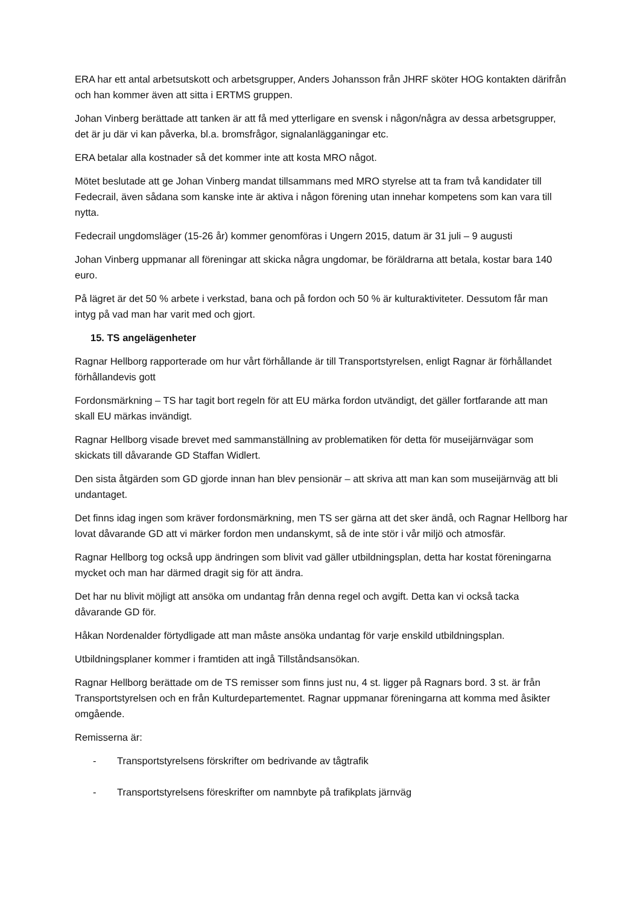ERA har ett antal arbetsutskott och arbetsgrupper, Anders Johansson från JHRF sköter HOG kontakten därifrån och han kommer även att sitta i ERTMS gruppen.
Johan Vinberg berättade att tanken är att få med ytterligare en svensk i någon/några av dessa arbetsgrupper, det är ju där vi kan påverka, bl.a. bromsfrågor, signalanlägganingar etc.
ERA betalar alla kostnader så det kommer inte att kosta MRO något.
Mötet beslutade att ge Johan Vinberg mandat tillsammans med MRO styrelse att ta fram två kandidater till Fedecrail, även sådana som kanske inte är aktiva i någon förening utan innehar kompetens som kan vara till nytta.
Fedecrail ungdomsläger (15-26 år) kommer genomföras i Ungern 2015, datum är 31 juli – 9 augusti
Johan Vinberg uppmanar all föreningar att skicka några ungdomar, be föräldrarna att betala, kostar bara 140 euro.
På lägret är det 50 % arbete i verkstad, bana och på fordon och 50 % är kulturaktiviteter. Dessutom får man intyg på vad man har varit med och gjort.
15. TS angelägenheter
Ragnar Hellborg rapporterade om hur vårt förhållande är till Transportstyrelsen, enligt Ragnar är förhållandet förhållandevis gott
Fordonsmärkning – TS har tagit bort regeln för att EU märka fordon utvändigt, det gäller fortfarande att man skall EU märkas invändigt.
Ragnar Hellborg visade brevet med sammanställning av problematiken för detta för museijärnvägar som skickats till dåvarande GD Staffan Widlert.
Den sista åtgärden som GD gjorde innan han blev pensionär – att skriva att man kan som museijärnväg att bli undantaget.
Det finns idag ingen som kräver fordonsmärkning, men TS ser gärna att det sker ändå, och Ragnar Hellborg har lovat dåvarande GD att vi märker fordon men undanskymt, så de inte stör i vår miljö och atmosfär.
Ragnar Hellborg tog också upp ändringen som blivit vad gäller utbildningsplan, detta har kostat föreningarna mycket och man har därmed dragit sig för att ändra.
Det har nu blivit möjligt att ansöka om undantag från denna regel och avgift. Detta kan vi också tacka dåvarande GD för.
Håkan Nordenalder förtydligade att man måste ansöka undantag för varje enskild utbildningsplan.
Utbildningsplaner kommer i framtiden att ingå Tillståndsansökan.
Ragnar Hellborg berättade om de TS remisser som finns just nu, 4 st. ligger på Ragnars bord. 3 st. är från Transportstyrelsen och en från Kulturdepartementet. Ragnar uppmanar föreningarna att komma med åsikter omgående.
Remisserna är:
- Transportstyrelsens förskrifter om bedrivande av tågtrafik
- Transportstyrelsens föreskrifter om namnbyte på trafikplats järnväg